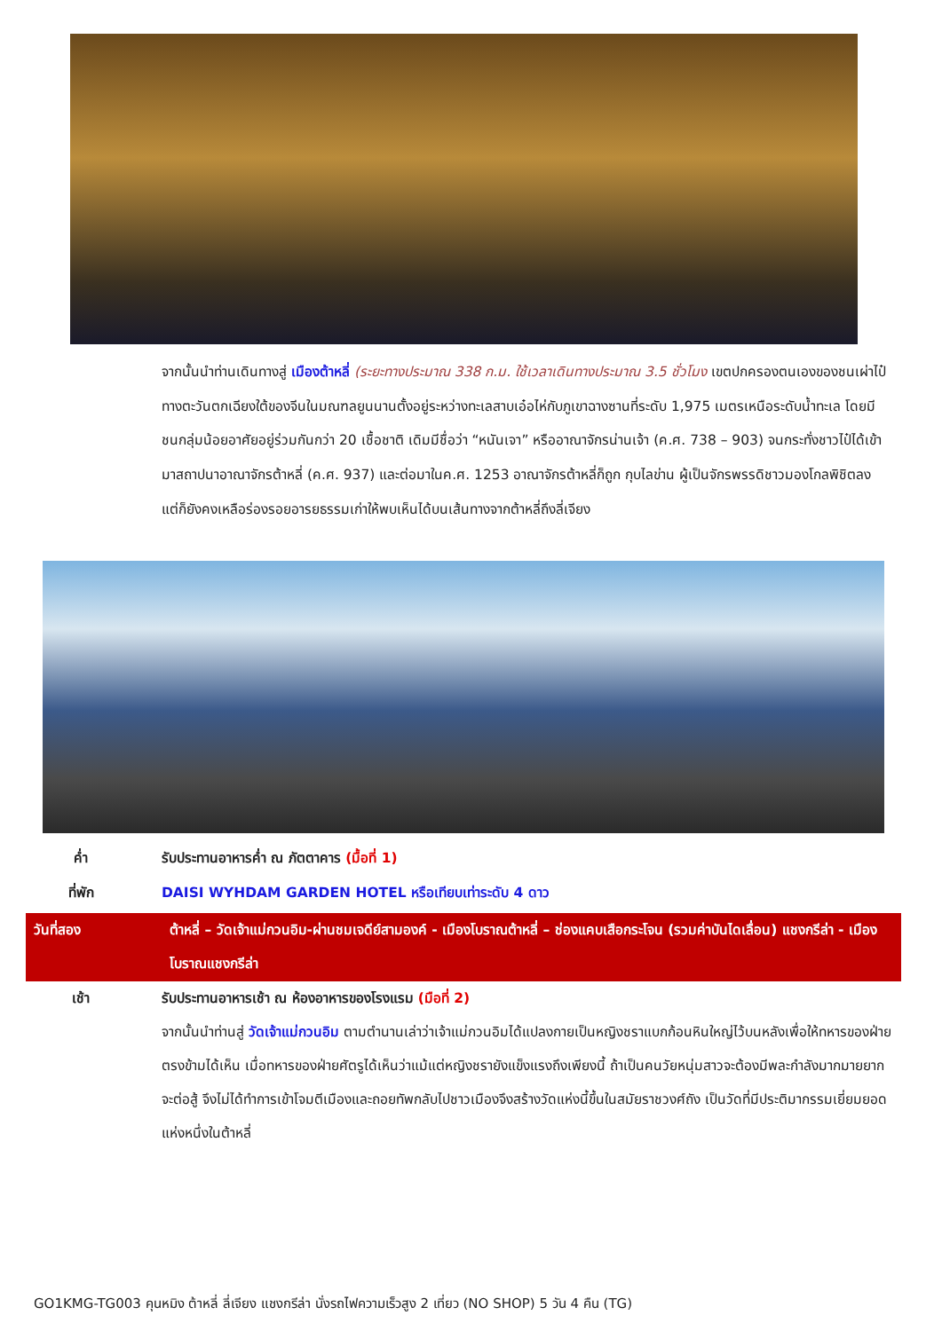จากนั้นนำท่านเดินทางสู่ เมืองต้าหลี่ (ระยะทางประมาณ 338 ก.ม. ใช้เวลาเดินทางประมาณ 3.5 ชั่วโมง เขตปกครองตนเองของชนเผ่าไป๋ ทางตะวันตกเฉียงใต้ของจีนในมณฑลยูนนานตั้งอยู่ระหว่างทะเลสาบเอ๋อไห่กับภูเขาฉางซานที่ระดับ 1,975 เมตรเหนือระดับน้ำทะเล โดยมีชนกลุ่มน้อยอาศัยอยู่ร่วมกันกว่า 20 เชื้อชาติ เดิมมีชื่อว่า “หนันเจา” หรืออาณาจักรน่านเจ้า (ค.ศ. 738 – 903) จนกระทั่งชาวไป๋ได้เข้ามาสถาปนาอาณาจักรต้าหลี่ (ค.ศ. 937) และต่อมาในค.ศ. 1253 อาณาจักรต้าหลี่ก็ถูก กุบไลข่าน ผู้เป็นจักรพรรดิชาวมองโกลพิชิตลง แต่ก็ยังคงเหลือร่องรอยอารยธรรมเก่าให้พบเห็นได้บนเส้นทางจากต้าหลี่ถึงลี่เจียง
ค่ำ รับประทานอาหารค่ำ ณ ภัตตาคาร (มื้อที่ 1)
ที่พัก DAISI WYHDAM GARDEN HOTEL หรือเทียบเท่าระดับ 4 ดาว
วันที่สอง ต้าหลี่ – วัดเจ้าแม่กวนอิม-ผ่านชมเจดีย์สามองค์ - เมืองโบราณต้าหลี่ – ช่องแคบเสือกระโจน (รวมค่าบันไดเลื่อน) แชงกรีล่า - เมืองโบราณแชงกรีล่า
เช้า รับประทานอาหารเช้า ณ ห้องอาหารของโรงแรม (มือที่ 2)
จากนั้นนำท่านสู่ วัดเจ้าแม่กวนอิม ตามตำนานเล่าว่าเจ้าแม่กวนอิมได้แปลงกายเป็นหญิงชราแบกก้อนหินใหญ่ไว้บนหลังเพื่อให้ทหารของฝ่ายตรงข้ามได้เห็น เมื่อทหารของฝ่ายศัตรูได้เห็นว่าแม้แต่หญิงชรายังแข็งแรงถึงเพียงนี้ ถ้าเป็นคนวัยหนุ่มสาวจะต้องมีพละกำลังมากมายยากจะต่อสู้ จึงไม่ได้ทำการเข้าโจมตีเมืองและถอยทัพกลับไปชาวเมืองจึงสร้างวัดแห่งนี้ขึ้นในสมัยราชวงศ์ถัง เป็นวัดที่มีประติมากรรมเยี่ยมยอดแห่งหนึ่งในต้าหลี่
GO1KMG-TG003 คุนหมิง ต้าหลี่ ลี่เจียง แชงกรีล่า นั่งรถไฟความเร็วสูง 2 เที่ยว (NO SHOP) 5 วัน 4 คืน (TG)